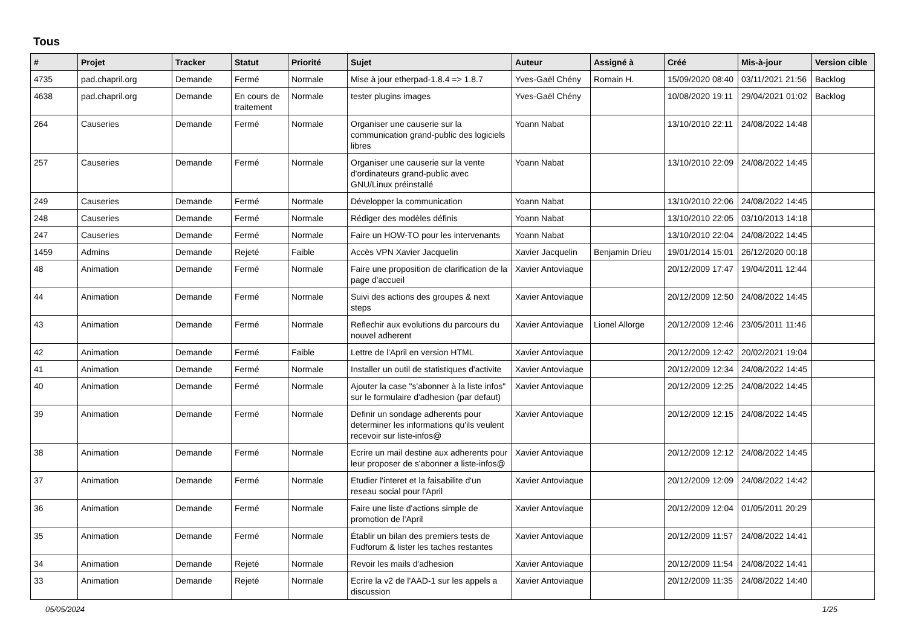Tous
| # | Projet | Tracker | Statut | Priorité | Sujet | Auteur | Assigné à | Créé | Mis-à-jour | Version cible |
| --- | --- | --- | --- | --- | --- | --- | --- | --- | --- | --- |
| 4735 | pad.chapril.org | Demande | Fermé | Normale | Mise à jour etherpad-1.8.4 => 1.8.7 | Yves-Gaël Chény | Romain H. | 15/09/2020 08:40 | 03/11/2021 21:56 | Backlog |
| 4638 | pad.chapril.org | Demande | En cours de traitement | Normale | tester plugins images | Yves-Gaël Chény | | 10/08/2020 19:11 | 29/04/2021 01:02 | Backlog |
| 264 | Causeries | Demande | Fermé | Normale | Organiser une causerie sur la communication grand-public des logiciels libres | Yoann Nabat | | 13/10/2010 22:11 | 24/08/2022 14:48 | |
| 257 | Causeries | Demande | Fermé | Normale | Organiser une causerie sur la vente d'ordinateurs grand-public avec GNU/Linux préinstallé | Yoann Nabat | | 13/10/2010 22:09 | 24/08/2022 14:45 | |
| 249 | Causeries | Demande | Fermé | Normale | Développer la communication | Yoann Nabat | | 13/10/2010 22:06 | 24/08/2022 14:45 | |
| 248 | Causeries | Demande | Fermé | Normale | Rédiger des modèles définis | Yoann Nabat | | 13/10/2010 22:05 | 03/10/2013 14:18 | |
| 247 | Causeries | Demande | Fermé | Normale | Faire un HOW-TO pour les intervenants | Yoann Nabat | | 13/10/2010 22:04 | 24/08/2022 14:45 | |
| 1459 | Admins | Demande | Rejeté | Faible | Accès VPN Xavier Jacquelin | Xavier Jacquelin | Benjamin Drieu | 19/01/2014 15:01 | 26/12/2020 00:18 | |
| 48 | Animation | Demande | Fermé | Normale | Faire une proposition de clarification de la page d'accueil | Xavier Antoviaque | | 20/12/2009 17:47 | 19/04/2011 12:44 | |
| 44 | Animation | Demande | Fermé | Normale | Suivi des actions des groupes & next steps | Xavier Antoviaque | | 20/12/2009 12:50 | 24/08/2022 14:45 | |
| 43 | Animation | Demande | Fermé | Normale | Reflechir aux evolutions du parcours du nouvel adherent | Xavier Antoviaque | Lionel Allorge | 20/12/2009 12:46 | 23/05/2011 11:46 | |
| 42 | Animation | Demande | Fermé | Faible | Lettre de l'April en version HTML | Xavier Antoviaque | | 20/12/2009 12:42 | 20/02/2021 19:04 | |
| 41 | Animation | Demande | Fermé | Normale | Installer un outil de statistiques d'activite | Xavier Antoviaque | | 20/12/2009 12:34 | 24/08/2022 14:45 | |
| 40 | Animation | Demande | Fermé | Normale | Ajouter la case "s'abonner à la liste infos" sur le formulaire d'adhesion (par defaut) | Xavier Antoviaque | | 20/12/2009 12:25 | 24/08/2022 14:45 | |
| 39 | Animation | Demande | Fermé | Normale | Definir un sondage adherents pour determiner les informations qu'ils veulent recevoir sur liste-infos@ | Xavier Antoviaque | | 20/12/2009 12:15 | 24/08/2022 14:45 | |
| 38 | Animation | Demande | Fermé | Normale | Ecrire un mail destine aux adherents pour leur proposer de s'abonner a liste-infos@ | Xavier Antoviaque | | 20/12/2009 12:12 | 24/08/2022 14:45 | |
| 37 | Animation | Demande | Fermé | Normale | Etudier l'interet et la faisabilite d'un reseau social pour l'April | Xavier Antoviaque | | 20/12/2009 12:09 | 24/08/2022 14:42 | |
| 36 | Animation | Demande | Fermé | Normale | Faire une liste d'actions simple de promotion de l'April | Xavier Antoviaque | | 20/12/2009 12:04 | 01/05/2011 20:29 | |
| 35 | Animation | Demande | Fermé | Normale | Établir un bilan des premiers tests de Fudforum & lister les taches restantes | Xavier Antoviaque | | 20/12/2009 11:57 | 24/08/2022 14:41 | |
| 34 | Animation | Demande | Rejeté | Normale | Revoir les mails d'adhesion | Xavier Antoviaque | | 20/12/2009 11:54 | 24/08/2022 14:41 | |
| 33 | Animation | Demande | Rejeté | Normale | Ecrire la v2 de l'AAD-1 sur les appels a discussion | Xavier Antoviaque | | 20/12/2009 11:35 | 24/08/2022 14:40 | |
05/05/2024 1/25